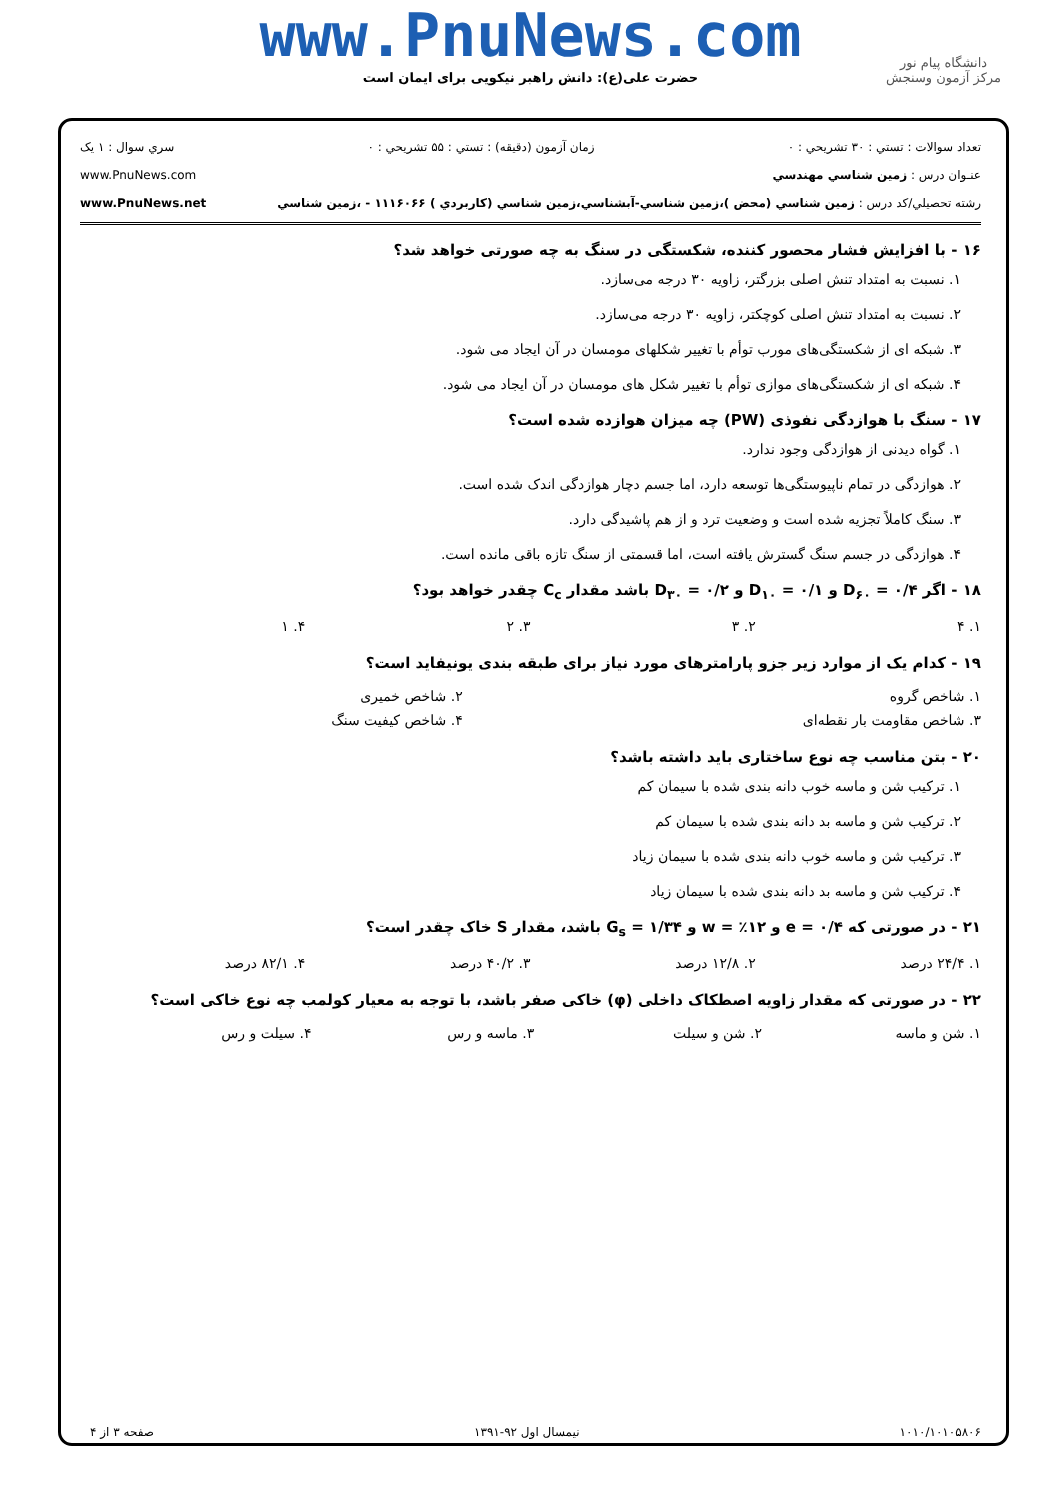www.PnuNews.com
حضرت علی(ع): دانش راهبر نیکویی برای ایمان است
دانشگاه پیام نور
مرکز آزمون وسنجش
تعداد سوالات : تستي : ۳۰ تشريحي : ۰ زمان آزمون (دقيقه) : تستي : ۵۵ تشريحي : ۰ سري سوال : ۱ يک
عنـوان درس : زمين شناسي مهندسي www.PnuNews.com
رشته تحصيلي/کد درس : زمين شناسي (محض )،زمين شناسي-آبشناسي،زمين شناسي (کاربردي ) ۱۱۱۶۰۶۶ - ،زمين شناسي www.PnuNews.net
۱۶ - با افزایش فشار محصور کننده، شکستگی در سنگ به چه صورتی خواهد شد؟
۱. نسبت به امتداد تنش اصلی بزرگتر، زاویه ۳۰ درجه می‌سازد.
۲. نسبت به امتداد تنش اصلی کوچکتر، زاویه ۳۰ درجه می‌سازد.
۳. شبکه ای از شکستگی‌های مورب توأم با تغییر شکلهای مومسان در آن ایجاد می شود.
۴. شبکه ای از شکستگی‌های موازی توأم با تغییر شکل های مومسان در آن ایجاد می شود.
۱۷ - سنگ با هوازدگی نفوذی (PW) چه میزان هوازده شده است؟
۱. گواه دیدنی از هوازدگی وجود ندارد.
۲. هوازدگی در تمام ناپیوستگی‌ها توسعه دارد، اما جسم دچار هوازدگی اندک شده است.
۳. سنگ کاملاً تجزیه شده است و وضعیت ترد و از هم پاشیدگی دارد.
۴. هوازدگی در جسم سنگ گسترش یافته است، اما قسمتی از سنگ تازه باقی مانده است.
۱۸ - اگر D<sub>۶۰</sub> = ۰/۴ و D<sub>۱۰</sub> = ۰/۱ و D<sub>۳۰</sub> = ۰/۲ باشد مقدار C<sub>c</sub> چقدر خواهد بود؟
| ۱. ۴ | ۲. ۳ | ۳. ۲ | ۴. ۱ |
۱۹ - کدام یک از موارد زیر جزو پارامترهای مورد نیاز برای طبقه بندی یونیفاید است؟
| ۱. شاخص گروه | ۲. شاخص خمیری |
| ۳. شاخص مقاومت بار نقطه‌ای | ۴. شاخص کیفیت سنگ |
۲۰ - بتن مناسب چه نوع ساختاری باید داشته باشد؟
۱. ترکیب شن و ماسه خوب دانه بندی شده با سیمان کم
۲. ترکیب شن و ماسه بد دانه بندی شده با سیمان کم
۳. ترکیب شن و ماسه خوب دانه بندی شده با سیمان زیاد
۴. ترکیب شن و ماسه بد دانه بندی شده با سیمان زیاد
۲۱ - در صورتی که e = ۰/۴ و w = ٪۱۲ و G<sub>s</sub> = ۱/۳۴ باشد، مقدار S خاک چقدر است؟
| ۱. ۲۴/۴ درصد | ۲. ۱۲/۸ درصد | ۳. ۴۰/۲ درصد | ۴. ۸۲/۱ درصد |
۲۲ - در صورتی که مقدار زاویه اصطکاک داخلی (φ) خاکی صفر باشد، با توجه به معیار کولمب چه نوع خاکی است؟
| ۱. شن و ماسه | ۲. شن و سیلت | ۳. ماسه و رس | ۴. سیلت و رس |
۱۰۱۰/۱۰۱۰۵۸۰۶ نیمسال اول ۹۲-۱۳۹۱ صفحه ۳ از ۴